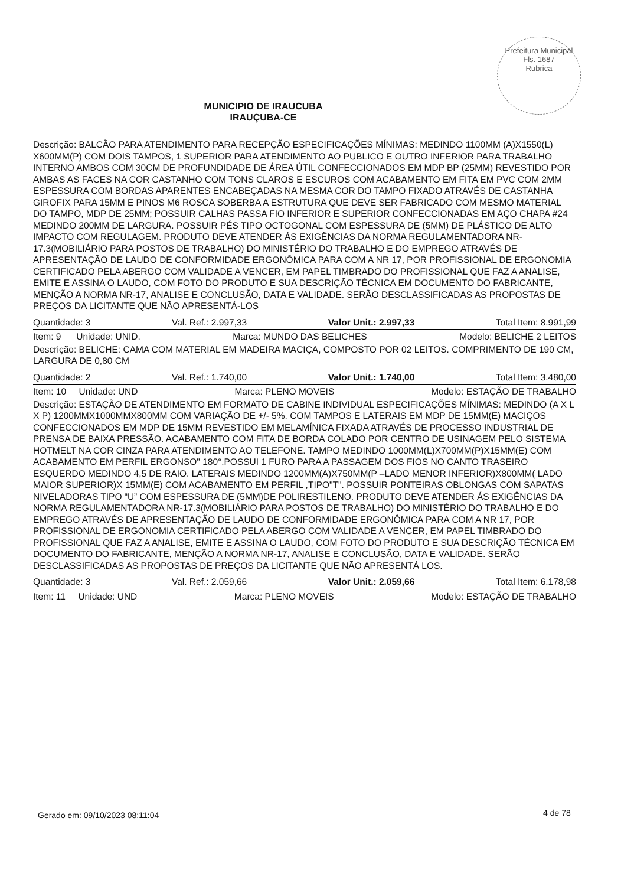Prefeitura Municipal
Fls. 1687
Rubrica
MUNICIPIO DE IRAUCUBA
IRAUÇUBA-CE
Descrição: BALCÃO PARA ATENDIMENTO PARA RECEPÇÃO ESPECIFICAÇÕES MÍNIMAS: MEDINDO 1100MM (A)X1550(L) X600MM(P) COM DOIS TAMPOS, 1 SUPERIOR PARA ATENDIMENTO AO PUBLICO E OUTRO INFERIOR PARA TRABALHO INTERNO AMBOS COM 30CM DE PROFUNDIDADE DE ÁREA ÚTIL CONFECCIONADOS EM MDP BP (25MM) REVESTIDO POR AMBAS AS FACES NA COR CASTANHO COM TONS CLAROS E ESCUROS COM ACABAMENTO EM FITA EM PVC COM 2MM ESPESSURA COM BORDAS APARENTES ENCABEÇADAS NA MESMA COR DO TAMPO FIXADO ATRAVÉS DE CASTANHA GIROFIX PARA 15MM E PINOS M6 ROSCA SOBERBA A ESTRUTURA QUE DEVE SER FABRICADO COM MESMO MATERIAL DO TAMPO, MDP DE 25MM; POSSUIR CALHAS PASSA FIO INFERIOR E SUPERIOR CONFECCIONADAS EM AÇO CHAPA #24 MEDINDO 200MM DE LARGURA. POSSUIR PÉS TIPO OCTOGONAL COM ESPESSURA DE (5MM) DE PLÁSTICO DE ALTO IMPACTO COM REGULAGEM. PRODUTO DEVE ATENDER ÁS EXIGÊNCIAS DA NORMA REGULAMENTADORA NR-17.3(MOBILIÁRIO PARA POSTOS DE TRABALHO) DO MINISTÉRIO DO TRABALHO E DO EMPREGO ATRAVÉS DE APRESENTAÇÃO DE LAUDO DE CONFORMIDADE ERGONÔMICA PARA COM A NR 17, POR PROFISSIONAL DE ERGONOMIA CERTIFICADO PELA ABERGO COM VALIDADE A VENCER, EM PAPEL TIMBRADO DO PROFISSIONAL QUE FAZ A ANALISE, EMITE E ASSINA O LAUDO, COM FOTO DO PRODUTO E SUA DESCRIÇÃO TÉCNICA EM DOCUMENTO DO FABRICANTE, MENÇÃO A NORMA NR-17, ANALISE E CONCLUSÃO, DATA E VALIDADE. SERÃO DESCLASSIFICADAS AS PROPOSTAS DE PREÇOS DA LICITANTE QUE NÃO APRESENTÁ-LOS
Quantidade: 3 Val. Ref.: 2.997,33 Valor Unit.: 2.997,33 Total Item: 8.991,99
Item: 9 Unidade: UNID. Marca: MUNDO DAS BELICHES Modelo: BELICHE 2 LEITOS
Descrição: BELICHE: CAMA COM MATERIAL EM MADEIRA MACIÇA, COMPOSTO POR 02 LEITOS. COMPRIMENTO DE 190 CM, LARGURA DE 0,80 CM
Quantidade: 2 Val. Ref.: 1.740,00 Valor Unit.: 1.740,00 Total Item: 3.480,00
Item: 10 Unidade: UND Marca: PLENO MOVEIS Modelo: ESTAÇÃO DE TRABALHO
Descrição: ESTAÇÃO DE ATENDIMENTO EM FORMATO DE CABINE INDIVIDUAL ESPECIFICAÇÕES MÍNIMAS: MEDINDO (A X L X P) 1200MMX1000MMX800MM COM VARIAÇÃO DE +/- 5%. COM TAMPOS E LATERAIS EM MDP DE 15MM(E) MACIÇOS CONFECCIONADOS EM MDP DE 15MM REVESTIDO EM MELAMÍNICA FIXADA ATRAVÉS DE PROCESSO INDUSTRIAL DE PRENSA DE BAIXA PRESSÃO. ACABAMENTO COM FITA DE BORDA COLADO POR CENTRO DE USINAGEM PELO SISTEMA HOTMELT NA COR CINZA PARA ATENDIMENTO AO TELEFONE. TAMPO MEDINDO 1000MM(L)X700MM(P)X15MM(E) COM ACABAMENTO EM PERFIL ERGONSO" 180°.POSSUI 1 FURO PARA A PASSAGEM DOS FIOS NO CANTO TRASEIRO ESQUERDO MEDINDO 4,5 DE RAIO. LATERAIS MEDINDO 1200MM(A)X750MM(P –LADO MENOR INFERIOR)X800MM( LADO MAIOR SUPERIOR)X 15MM(E) COM ACABAMENTO EM PERFIL ,TIPO"T". POSSUIR PONTEIRAS OBLONGAS COM SAPATAS NIVELADORAS TIPO “U” COM ESPESSURA DE (5MM)DE POLIRESTILENO. PRODUTO DEVE ATENDER ÁS EXIGÊNCIAS DA NORMA REGULAMENTADORA NR-17.3(MOBILIÁRIO PARA POSTOS DE TRABALHO) DO MINISTÉRIO DO TRABALHO E DO EMPREGO ATRAVÉS DE APRESENTAÇÃO DE LAUDO DE CONFORMIDADE ERGONÔMICA PARA COM A NR 17, POR PROFISSIONAL DE ERGONOMIA CERTIFICADO PELA ABERGO COM VALIDADE A VENCER, EM PAPEL TIMBRADO DO PROFISSIONAL QUE FAZ A ANALISE, EMITE E ASSINA O LAUDO, COM FOTO DO PRODUTO E SUA DESCRIÇÃO TÉCNICA EM DOCUMENTO DO FABRICANTE, MENÇÃO A NORMA NR-17, ANALISE E CONCLUSÃO, DATA E VALIDADE. SERÃO DESCLASSIFICADAS AS PROPOSTAS DE PREÇOS DA LICITANTE QUE NÃO APRESENTÁ LOS.
Quantidade: 3 Val. Ref.: 2.059,66 Valor Unit.: 2.059,66 Total Item: 6.178,98
Item: 11 Unidade: UND Marca: PLENO MOVEIS Modelo: ESTAÇÃO DE TRABALHO
Gerado em: 09/10/2023 08:11:04 4 de 78